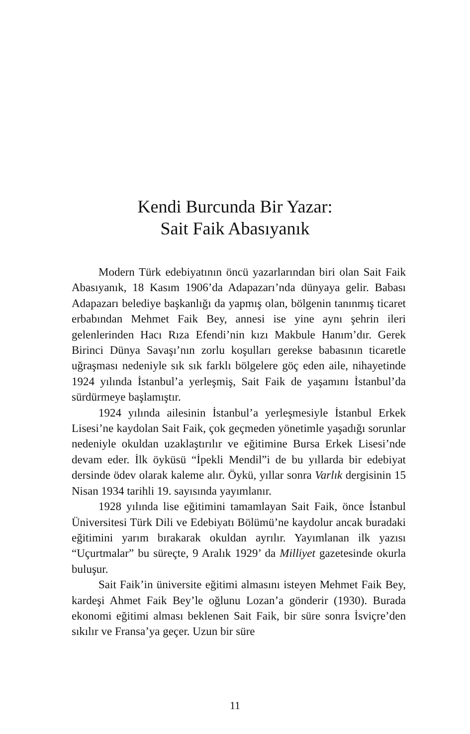Kendi Burcunda Bir Yazar:
Sait Faik Abasıyanık
Modern Türk edebiyatının öncü yazarlarından biri olan Sait Faik Abasıyanık, 18 Kasım 1906’da Adapazarı’nda dünya­ya gelir. Babası Adapazarı belediye başkanlığı da yapmış olan, bölgenin tanınmış ticaret erbabından Mehmet Faik Bey, anne­si ise yine aynı şehrin ileri gelenlerinden Hacı Rıza Efendi’nin kızı Makbule Hanım’dır. Gerek Birinci Dünya Savaşı’nın zorlu koşulları gerekse babasının ticaretle uğraşması nedeniyle sık sık farklı bölgelere göç eden aile, nihayetinde 1924 yılında İs­tanbul’a yerleşmiş, Sait Faik de yaşamını İstanbul’da sürdür­meye başlamıştır.
1924 yılında ailesinin İstanbul’a yerleşmesiyle İstanbul Er­kek Lisesi’ne kaydolan Sait Faik, çok geçmeden yönetimle yaşa­dığı sorunlar nedeniyle okuldan uzaklaştırılır ve eğitimine Bur­sa Erkek Lisesi’nde devam eder. İlk öyküsü “İpekli Mendil”i de bu yıllarda bir edebiyat dersinde ödev olarak kaleme alır. Öykü, yıllar sonra Varlık dergisinin 15 Nisan 1934 tarihli 19. sayısında yayımlanır.
1928 yılında lise eğitimini tamamlayan Sait Faik, önce İstanbul Üniversitesi Türk Dili ve Edebiyatı Bölümü’ne kay­dolur ancak buradaki eğitimini yarım bırakarak okuldan ayrılır. Yayımlanan ilk yazısı “Uçurtmalar” bu süreçte, 9 Aralık 1929’ da Milliyet gazetesinde okurla buluşur.
Sait Faik’in üniversite eğitimi almasını isteyen Mehmet Faik Bey, kardeşi Ahmet Faik Bey’le oğlunu Lozan’a gönderir (1930). Burada ekonomi eğitimi alması beklenen Sait Faik, bir süre sonra İsviçre’den sıkılır ve Fransa’ya geçer. Uzun bir süre
11